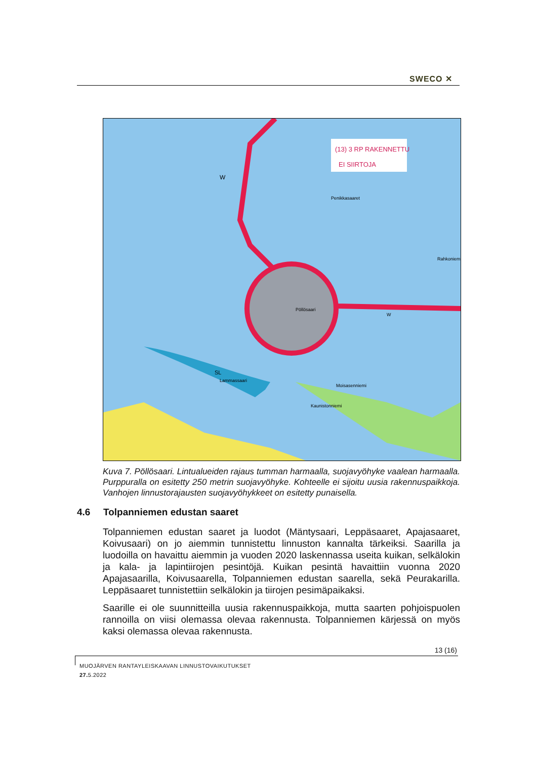SWECO ✕
Penikkasaaret
Pöllösaari
SL
Lammassaari
Rahkoniemi
Moisasenniemi
Kaunistonniemi
W
W
(13) 3 RP RAKENNETTU
EI SIIRTOJA
Kuva 7. Pöllösaari. Lintualueiden rajaus tumman harmaalla, suojavyöhyke vaalean harmaalla. Purppuralla on esitetty 250 metrin suojavyöhyke. Kohteelle ei sijoitu uusia rakennuspaikkoja. Vanhojen linnustorajausten suojavyöhykkeet on esitetty punaisella.
4.6 Tolpanniemen edustan saaret
Tolpanniemen edustan saaret ja luodot (Mäntysaari, Leppäsaaret, Apajasaaret, Koivusaari) on jo aiemmin tunnistettu linnuston kannalta tärkeiksi. Saarilla ja luodoilla on havaittu aiemmin ja vuoden 2020 laskennassa useita kuikan, selkälokin ja kala- ja lapintiirojen pesintöjä. Kuikan pesintä havaittiin vuonna 2020 Apajasaarilla, Koivusaarella, Tolpanniemen edustan saarella, sekä Peurakarilla. Leppäsaaret tunnistettiin selkälokin ja tiirojen pesimäpaikaksi.
Saarille ei ole suunnitteilla uusia rakennuspaikkoja, mutta saarten pohjoispuolen rannoilla on viisi olemassa olevaa rakennusta. Tolpanniemen kärjessä on myös kaksi olemassa olevaa rakennusta.
13 (16)
MUOJÄRVEN RANTAYLEISKAAVAN LINNUSTOVAIKUTUKSET
27. 5.2022